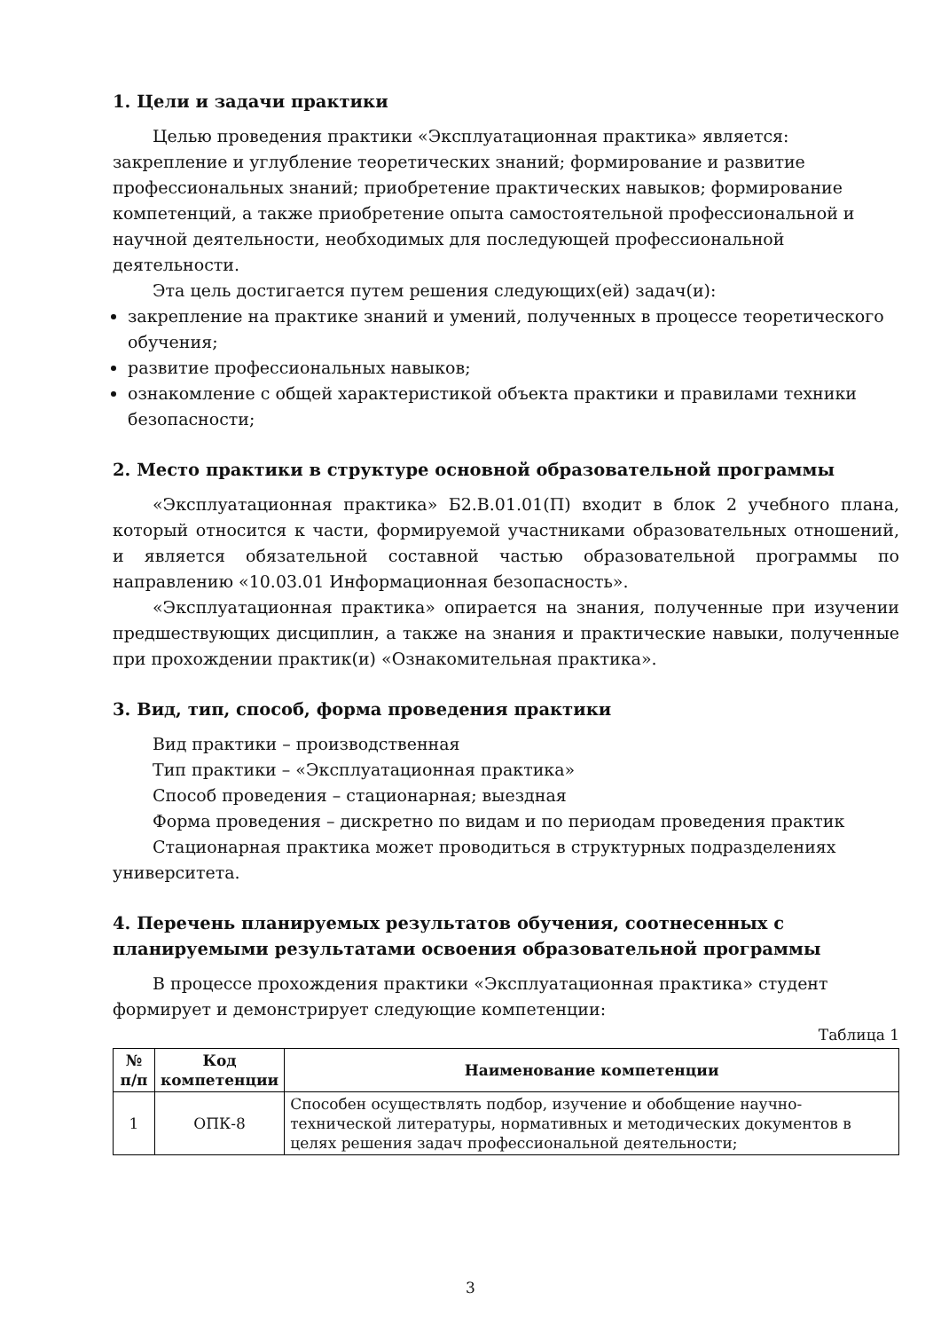1. Цели и задачи практики
Целью проведения практики «Эксплуатационная практика» является: закрепление и углубление теоретических знаний; формирование и развитие профессиональных знаний; приобретение практических навыков; формирование компетенций, а также приобретение опыта самостоятельной профессиональной и научной деятельности, необходимых для последующей профессиональной деятельности.
Эта цель достигается путем решения следующих(ей) задач(и):
закрепление на практике знаний и умений, полученных в процессе теоретического обучения;
развитие профессиональных навыков;
ознакомление с общей характеристикой объекта практики и правилами техники безопасности;
2. Место практики в структуре основной образовательной программы
«Эксплуатационная практика» Б2.В.01.01(П) входит в блок 2 учебного плана, который относится к части, формируемой участниками образовательных отношений, и является обязательной составной частью образовательной программы по направлению «10.03.01 Информационная безопасность».
«Эксплуатационная практика» опирается на знания, полученные при изучении предшествующих дисциплин, а также на знания и практические навыки, полученные при прохождении практик(и) «Ознакомительная практика».
3. Вид, тип, способ, форма проведения практики
Вид практики – производственная
Тип практики – «Эксплуатационная практика»
Способ проведения – стационарная; выездная
Форма проведения – дискретно по видам и по периодам проведения практик
Стационарная практика может проводиться в структурных подразделениях университета.
4. Перечень планируемых результатов обучения, соотнесенных с планируемыми результатами освоения образовательной программы
В процессе прохождения практики «Эксплуатационная практика» студент формирует и демонстрирует следующие компетенции:
Таблица 1
| № п/п | Код компетенции | Наименование компетенции |
| --- | --- | --- |
| 1 | ОПК-8 | Способен осуществлять подбор, изучение и обобщение научно-технической литературы, нормативных и методических документов в целях решения задач профессиональной деятельности; |
3